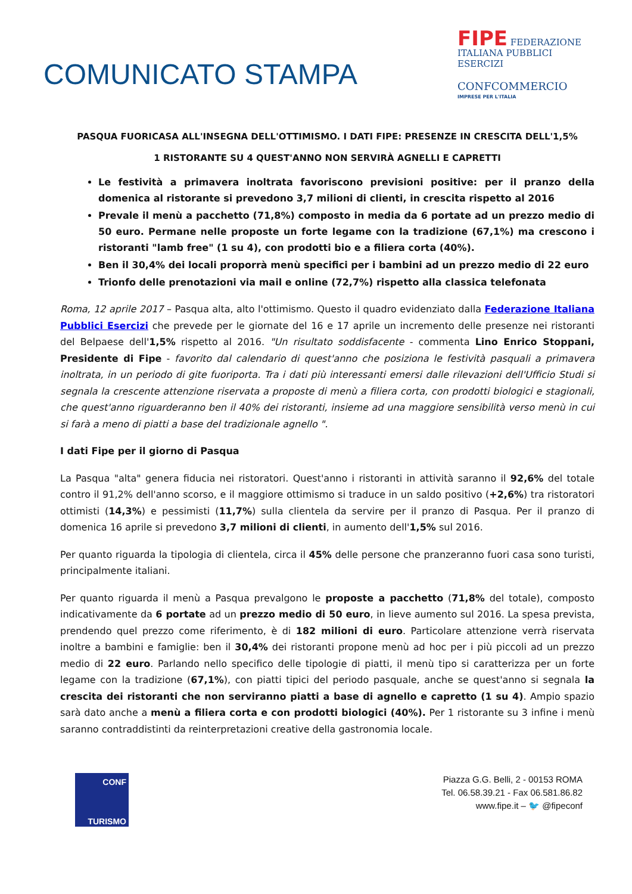COMUNICATO STAMPA
FIPE FEDERAZIONE ITALIANA PUBBLICI ESERCIZI
CONFCOMMERCIO
IMPRESE PER L'ITALIA
PASQUA FUORICASA ALL'INSEGNA DELL'OTTIMISMO. I DATI FIPE: PRESENZE IN CRESCITA DELL'1,5%
1 RISTORANTE SU 4 QUEST'ANNO NON SERVIRÀ AGNELLI E CAPRETTI
Le festività a primavera inoltrata favoriscono previsioni positive: per il pranzo della domenica al ristorante si prevedono 3,7 milioni di clienti, in crescita rispetto al 2016
Prevale il menù a pacchetto (71,8%) composto in media da 6 portate ad un prezzo medio di 50 euro. Permane nelle proposte un forte legame con la tradizione (67,1%) ma crescono i ristoranti "lamb free" (1 su 4), con prodotti bio e a filiera corta (40%).
Ben il 30,4% dei locali proporrà menù specifici per i bambini ad un prezzo medio di 22 euro
Trionfo delle prenotazioni via mail e online (72,7%) rispetto alla classica telefonata
Roma, 12 aprile 2017 – Pasqua alta, alto l'ottimismo. Questo il quadro evidenziato dalla Federazione Italiana Pubblici Esercizi che prevede per le giornate del 16 e 17 aprile un incremento delle presenze nei ristoranti del Belpaese dell'1,5% rispetto al 2016. "Un risultato soddisfacente - commenta Lino Enrico Stoppani, Presidente di Fipe - favorito dal calendario di quest'anno che posiziona le festività pasquali a primavera inoltrata, in un periodo di gite fuoriporta. Tra i dati più interessanti emersi dalle rilevazioni dell'Ufficio Studi si segnala la crescente attenzione riservata a proposte di menù a filiera corta, con prodotti biologici e stagionali, che quest'anno riguarderanno ben il 40% dei ristoranti, insieme ad una maggiore sensibilità verso menù in cui si farà a meno di piatti a base del tradizionale agnello ".
I dati Fipe per il giorno di Pasqua
La Pasqua "alta" genera fiducia nei ristoratori. Quest'anno i ristoranti in attività saranno il 92,6% del totale contro il 91,2% dell'anno scorso, e il maggiore ottimismo si traduce in un saldo positivo (+2,6%) tra ristoratori ottimisti (14,3%) e pessimisti (11,7%) sulla clientela da servire per il pranzo di Pasqua. Per il pranzo di domenica 16 aprile si prevedono 3,7 milioni di clienti, in aumento dell'1,5% sul 2016.
Per quanto riguarda la tipologia di clientela, circa il 45% delle persone che pranzeranno fuori casa sono turisti, principalmente italiani.
Per quanto riguarda il menù a Pasqua prevalgono le proposte a pacchetto (71,8% del totale), composto indicativamente da 6 portate ad un prezzo medio di 50 euro, in lieve aumento sul 2016. La spesa prevista, prendendo quel prezzo come riferimento, è di 182 milioni di euro. Particolare attenzione verrà riservata inoltre a bambini e famiglie: ben il 30,4% dei ristoranti propone menù ad hoc per i più piccoli ad un prezzo medio di 22 euro. Parlando nello specifico delle tipologie di piatti, il menù tipo si caratterizza per un forte legame con la tradizione (67,1%), con piatti tipici del periodo pasquale, anche se quest'anno si segnala la crescita dei ristoranti che non serviranno piatti a base di agnello e capretto (1 su 4). Ampio spazio sarà dato anche a menù a filiera corta e con prodotti biologici (40%). Per 1 ristorante su 3 infine i menù saranno contraddistinti da reinterpretazioni creative della gastronomia locale.
CONF
TURISMO
Piazza G.G. Belli, 2 - 00153 ROMA
Tel. 06.58.39.21 - Fax 06.581.86.82
www.fipe.it – 🐦 @fipeconf